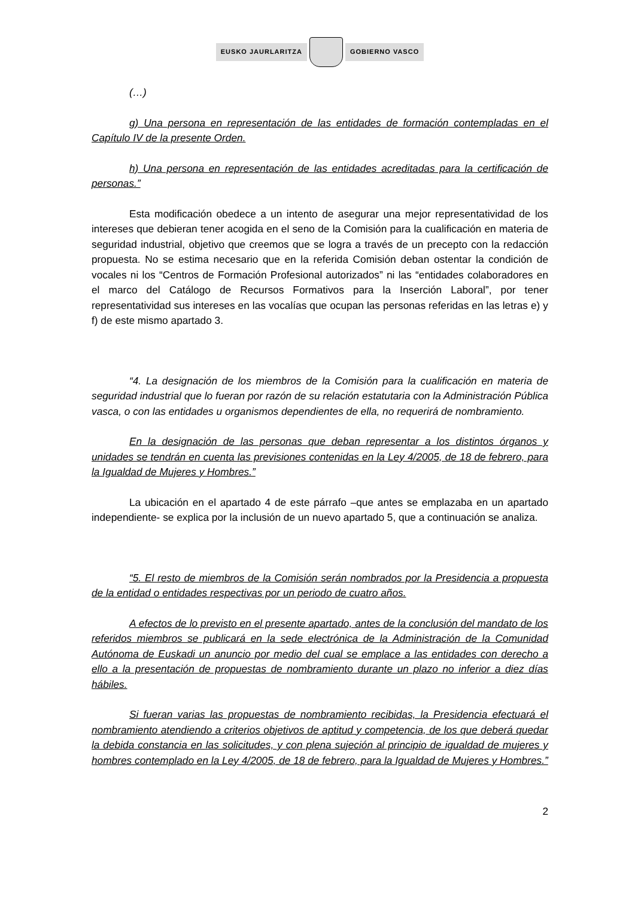EUSKO JAURLARITZA GOBIERNO VASCO
(…)
g) Una persona en representación de las entidades de formación contempladas en el Capítulo IV de la presente Orden.
h) Una persona en representación de las entidades acreditadas para la certificación de personas.”
Esta modificación obedece a un intento de asegurar una mejor representatividad de los intereses que debieran tener acogida en el seno de la Comisión para la cualificación en materia de seguridad industrial, objetivo que creemos que se logra a través de un precepto con la redacción propuesta. No se estima necesario que en la referida Comisión deban ostentar la condición de vocales ni los “Centros de Formación Profesional autorizados” ni las “entidades colaboradores en el marco del Catálogo de Recursos Formativos para la Inserción Laboral”, por tener representatividad sus intereses en las vocalías que ocupan las personas referidas en las letras e) y f) de este mismo apartado 3.
“4. La designación de los miembros de la Comisión para la cualificación en materia de seguridad industrial que lo fueran por razón de su relación estatutaria con la Administración Pública vasca, o con las entidades u organismos dependientes de ella, no requerirá de nombramiento.
En la designación de las personas que deban representar a los distintos órganos y unidades se tendrán en cuenta las previsiones contenidas en la Ley 4/2005, de 18 de febrero, para la Igualdad de Mujeres y Hombres.”
La ubicación en el apartado 4 de este párrafo –que antes se emplazaba en un apartado independiente- se explica por la inclusión de un nuevo apartado 5, que a continuación se analiza.
“5. El resto de miembros de la Comisión serán nombrados por la Presidencia a propuesta de la entidad o entidades respectivas por un periodo de cuatro años.
A efectos de lo previsto en el presente apartado, antes de la conclusión del mandato de los referidos miembros se publicará en la sede electrónica de la Administración de la Comunidad Autónoma de Euskadi un anuncio por medio del cual se emplace a las entidades con derecho a ello a la presentación de propuestas de nombramiento durante un plazo no inferior a diez días hábiles.
Si fueran varias las propuestas de nombramiento recibidas, la Presidencia efectuará el nombramiento atendiendo a criterios objetivos de aptitud y competencia, de los que deberá quedar la debida constancia en las solicitudes, y con plena sujeción al principio de igualdad de mujeres y hombres contemplado en la Ley 4/2005, de 18 de febrero, para la Igualdad de Mujeres y Hombres.”
2